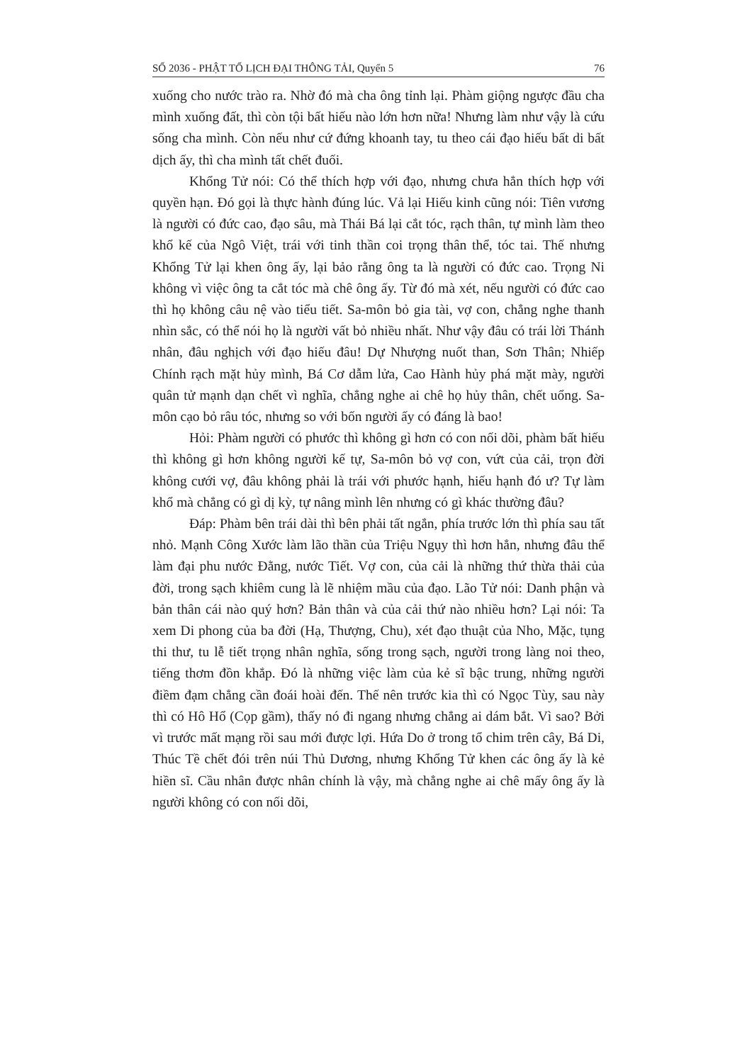SỐ 2036 - PHẬT TỐ LỊCH ĐẠI THÔNG TẢI, Quyển 5 76
xuống cho nước trào ra. Nhờ đó mà cha ông tỉnh lại. Phàm giộng ngược đầu cha mình xuống đất, thì còn tội bất hiếu nào lớn hơn nữa! Nhưng làm như vậy là cứu sống cha mình. Còn nếu như cứ đứng khoanh tay, tu theo cái đạo hiếu bất di bất dịch ấy, thì cha mình tất chết đuối.
Khổng Tử nói: Có thể thích hợp với đạo, nhưng chưa hẳn thích hợp với quyền hạn. Đó gọi là thực hành đúng lúc. Vả lại Hiếu kinh cũng nói: Tiên vương là người có đức cao, đạo sâu, mà Thái Bá lại cắt tóc, rạch thân, tự mình làm theo khổ kế của Ngô Việt, trái với tinh thần coi trọng thân thể, tóc tai. Thế nhưng Khổng Tử lại khen ông ấy, lại bảo rằng ông ta là người có đức cao. Trọng Ni không vì việc ông ta cắt tóc mà chê ông ấy. Từ đó mà xét, nếu người có đức cao thì họ không câu nệ vào tiểu tiết. Sa-môn bỏ gia tài, vợ con, chẳng nghe thanh nhìn sắc, có thể nói họ là người vất bỏ nhiều nhất. Như vậy đâu có trái lời Thánh nhân, đâu nghịch với đạo hiếu đâu! Dự Nhượng nuốt than, Sơn Thân; Nhiếp Chính rạch mặt hủy mình, Bá Cơ dẫm lửa, Cao Hành hủy phá mặt mày, người quân tử mạnh dạn chết vì nghĩa, chẳng nghe ai chê họ hủy thân, chết uổng. Sa-môn cạo bỏ râu tóc, nhưng so với bốn người ấy có đáng là bao!
Hỏi: Phàm người có phước thì không gì hơn có con nối dõi, phàm bất hiếu thì không gì hơn không người kế tự, Sa-môn bỏ vợ con, vứt của cải, trọn đời không cưới vợ, đâu không phải là trái với phước hạnh, hiếu hạnh đó ư? Tự làm khổ mà chẳng có gì dị kỳ, tự nâng mình lên nhưng có gì khác thường đâu?
Đáp: Phàm bên trái dài thì bên phải tất ngắn, phía trước lớn thì phía sau tất nhỏ. Mạnh Công Xước làm lão thần của Triệu Ngụy thì hơn hẳn, nhưng đâu thể làm đại phu nước Đằng, nước Tiết. Vợ con, của cải là những thứ thừa thải của đời, trong sạch khiêm cung là lẽ nhiệm mầu của đạo. Lão Tử nói: Danh phận và bản thân cái nào quý hơn? Bản thân và của cải thứ nào nhiều hơn? Lại nói: Ta xem Di phong của ba đời (Hạ, Thượng, Chu), xét đạo thuật của Nho, Mặc, tụng thi thư, tu lễ tiết trọng nhân nghĩa, sống trong sạch, người trong làng noi theo, tiếng thơm đồn khắp. Đó là những việc làm của kẻ sĩ bậc trung, những người điềm đạm chẳng cần đoái hoài đến. Thế nên trước kia thì có Ngọc Tùy, sau này thì có Hô Hổ (Cọp gầm), thấy nó đi ngang nhưng chẳng ai dám bắt. Vì sao? Bởi vì trước mất mạng rồi sau mới được lợi. Hứa Do ở trong tổ chim trên cây, Bá Di, Thúc Tề chết đói trên núi Thủ Dương, nhưng Khổng Tử khen các ông ấy là kẻ hiền sĩ. Cầu nhân được nhân chính là vậy, mà chẳng nghe ai chê mấy ông ấy là người không có con nối dõi,